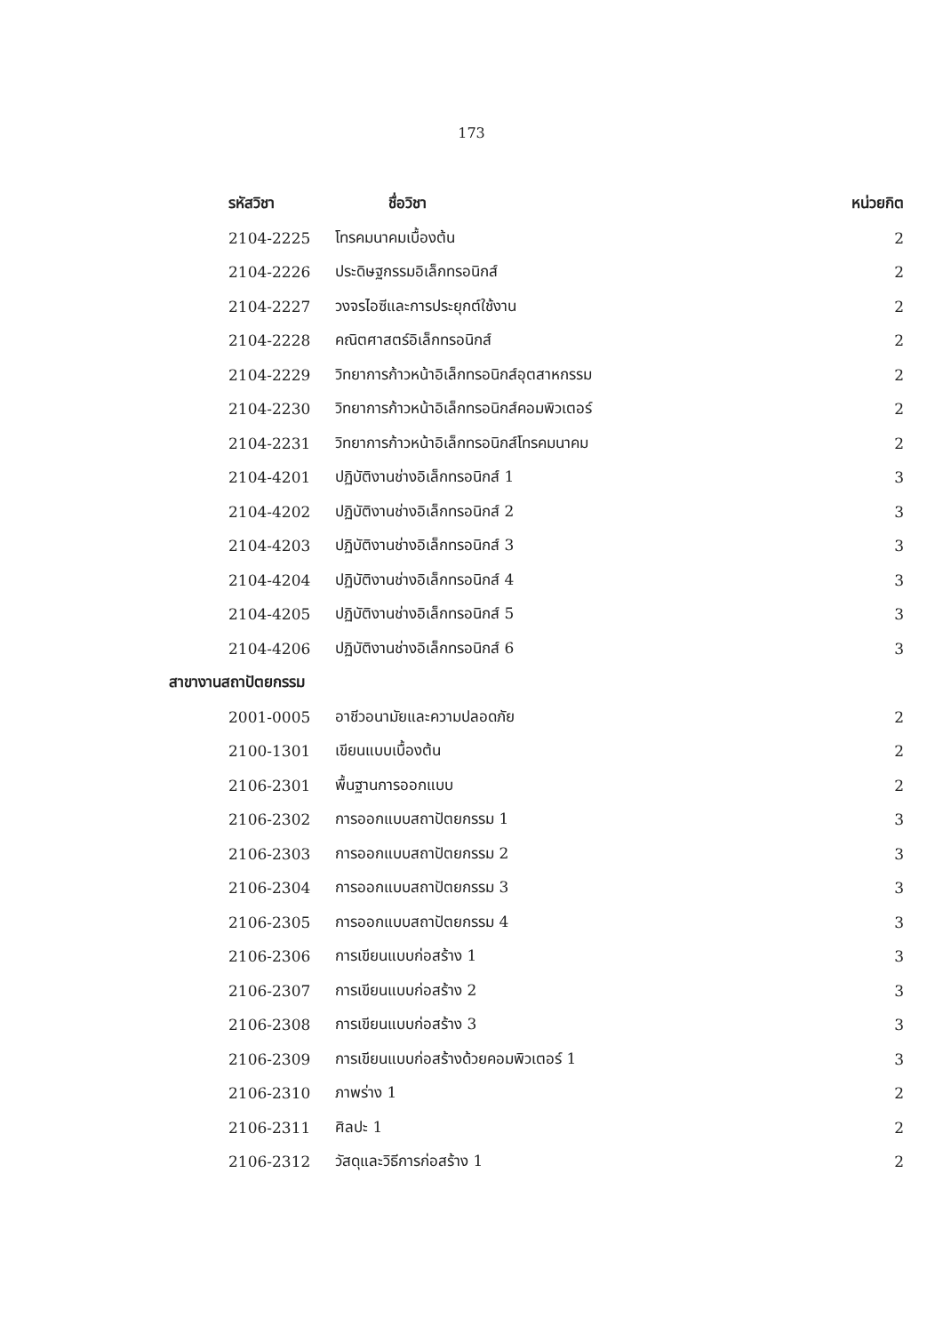173
| รหัสวิชา | ชื่อวิชา | หน่วยกิต |
| --- | --- | --- |
| 2104-2225 | โทรคมนาคมเบื้องต้น | 2 |
| 2104-2226 | ประดิษฐกรรมอิเล็กทรอนิกส์ | 2 |
| 2104-2227 | วงจรไอซีและการประยุกต์ใช้งาน | 2 |
| 2104-2228 | คณิตศาสตร์อิเล็กทรอนิกส์ | 2 |
| 2104-2229 | วิทยาการก้าวหน้าอิเล็กทรอนิกส์อุตสาหกรรม | 2 |
| 2104-2230 | วิทยาการก้าวหน้าอิเล็กทรอนิกส์คอมพิวเตอร์ | 2 |
| 2104-2231 | วิทยาการก้าวหน้าอิเล็กทรอนิกส์โทรคมนาคม | 2 |
| 2104-4201 | ปฏิบัติงานช่างอิเล็กทรอนิกส์ 1 | 3 |
| 2104-4202 | ปฏิบัติงานช่างอิเล็กทรอนิกส์ 2 | 3 |
| 2104-4203 | ปฏิบัติงานช่างอิเล็กทรอนิกส์ 3 | 3 |
| 2104-4204 | ปฏิบัติงานช่างอิเล็กทรอนิกส์ 4 | 3 |
| 2104-4205 | ปฏิบัติงานช่างอิเล็กทรอนิกส์ 5 | 3 |
| 2104-4206 | ปฏิบัติงานช่างอิเล็กทรอนิกส์ 6 | 3 |
| สาขางานสถาปัตยกรรม | | |
| 2001-0005 | อาชีวอนามัยและความปลอดภัย | 2 |
| 2100-1301 | เขียนแบบเบื้องต้น | 2 |
| 2106-2301 | พื้นฐานการออกแบบ | 2 |
| 2106-2302 | การออกแบบสถาปัตยกรรม 1 | 3 |
| 2106-2303 | การออกแบบสถาปัตยกรรม 2 | 3 |
| 2106-2304 | การออกแบบสถาปัตยกรรม 3 | 3 |
| 2106-2305 | การออกแบบสถาปัตยกรรม 4 | 3 |
| 2106-2306 | การเขียนแบบก่อสร้าง 1 | 3 |
| 2106-2307 | การเขียนแบบก่อสร้าง 2 | 3 |
| 2106-2308 | การเขียนแบบก่อสร้าง 3 | 3 |
| 2106-2309 | การเขียนแบบก่อสร้างด้วยคอมพิวเตอร์ 1 | 3 |
| 2106-2310 | ภาพร่าง 1 | 2 |
| 2106-2311 | ศิลปะ 1 | 2 |
| 2106-2312 | วัสดุและวิธีการก่อสร้าง 1 | 2 |